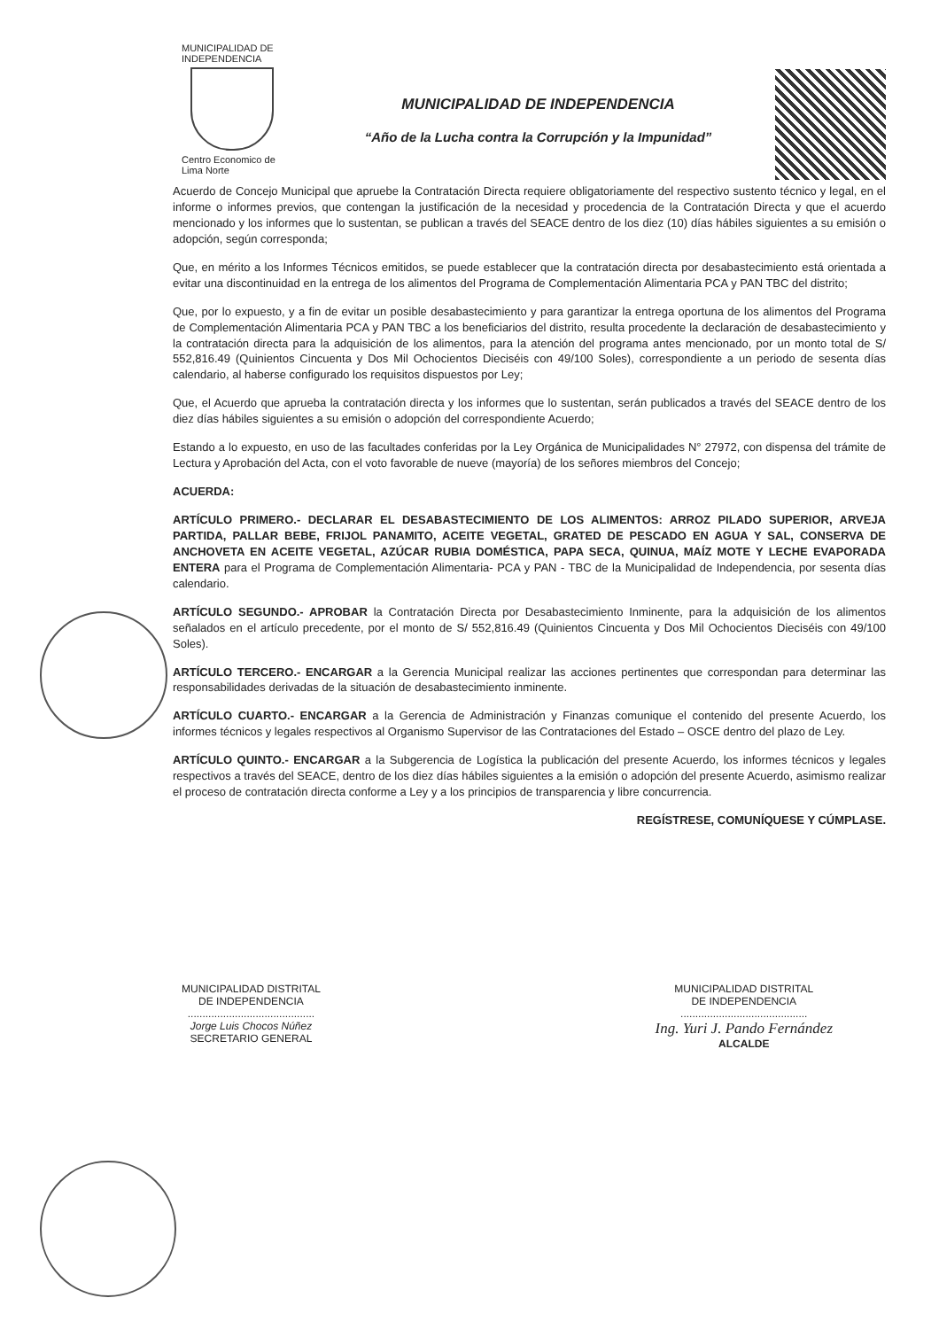MUNICIPALIDAD DE
INDEPENDENCIA
Centro Economico de
Lima Norte
MUNICIPALIDAD DE INDEPENDENCIA
“Año de la Lucha contra la Corrupción y la Impunidad”
Acuerdo de Concejo Municipal que apruebe la Contratación Directa requiere obligatoriamente del respectivo sustento técnico y legal, en el informe o informes previos, que contengan la justificación de la necesidad y procedencia de la Contratación Directa y que el acuerdo mencionado y los informes que lo sustentan, se publican a través del SEACE dentro de los diez (10) días hábiles siguientes a su emisión o adopción, según corresponda;
Que, en mérito a los Informes Técnicos emitidos, se puede establecer que la contratación directa por desabastecimiento está orientada a evitar una discontinuidad en la entrega de los alimentos del Programa de Complementación Alimentaria PCA y PAN TBC del distrito;
Que, por lo expuesto, y a fin de evitar un posible desabastecimiento y para garantizar la entrega oportuna de los alimentos del Programa de Complementación Alimentaria PCA y PAN TBC a los beneficiarios del distrito, resulta procedente la declaración de desabastecimiento y la contratación directa para la adquisición de los alimentos, para la atención del programa antes mencionado, por un monto total de S/ 552,816.49 (Quinientos Cincuenta y Dos Mil Ochocientos Dieciséis con 49/100 Soles), correspondiente a un periodo de sesenta días calendario, al haberse configurado los requisitos dispuestos por Ley;
Que, el Acuerdo que aprueba la contratación directa y los informes que lo sustentan, serán publicados a través del SEACE dentro de los diez días hábiles siguientes a su emisión o adopción del correspondiente Acuerdo;
Estando a lo expuesto, en uso de las facultades conferidas por la Ley Orgánica de Municipalidades N° 27972, con dispensa del trámite de Lectura y Aprobación del Acta, con el voto favorable de nueve (mayoría) de los señores miembros del Concejo;
ACUERDA:
ARTÍCULO PRIMERO.- DECLARAR EL DESABASTECIMIENTO DE LOS ALIMENTOS: ARROZ PILADO SUPERIOR, ARVEJA PARTIDA, PALLAR BEBE, FRIJOL PANAMITO, ACEITE VEGETAL, GRATED DE PESCADO EN AGUA Y SAL, CONSERVA DE ANCHOVETA EN ACEITE VEGETAL, AZÚCAR RUBIA DOMÉSTICA, PAPA SECA, QUINUA, MAÍZ MOTE Y LECHE EVAPORADA ENTERA para el Programa de Complementación Alimentaria- PCA y PAN - TBC de la Municipalidad de Independencia, por sesenta días calendario.
ARTÍCULO SEGUNDO.- APROBAR la Contratación Directa por Desabastecimiento Inminente, para la adquisición de los alimentos señalados en el artículo precedente, por el monto de S/ 552,816.49 (Quinientos Cincuenta y Dos Mil Ochocientos Dieciséis con 49/100 Soles).
ARTÍCULO TERCERO.- ENCARGAR a la Gerencia Municipal realizar las acciones pertinentes que correspondan para determinar las responsabilidades derivadas de la situación de desabastecimiento inminente.
ARTÍCULO CUARTO.- ENCARGAR a la Gerencia de Administración y Finanzas comunique el contenido del presente Acuerdo, los informes técnicos y legales respectivos al Organismo Supervisor de las Contrataciones del Estado – OSCE dentro del plazo de Ley.
ARTÍCULO QUINTO.- ENCARGAR a la Subgerencia de Logística la publicación del presente Acuerdo, los informes técnicos y legales respectivos a través del SEACE, dentro de los diez días hábiles siguientes a la emisión o adopción del presente Acuerdo, asimismo realizar el proceso de contratación directa conforme a Ley y a los principios de transparencia y libre concurrencia.
REGÍSTRESE, COMUNÍQUESE Y CÚMPLASE.
MUNICIPALIDAD DISTRITAL
DE INDEPENDENCIA
...........................................
Jorge Luis Chocos Núñez
SECRETARIO GENERAL
MUNICIPALIDAD DISTRITAL
DE INDEPENDENCIA
...........................................
Ing. Yuri J. Pando Fernández
ALCALDE